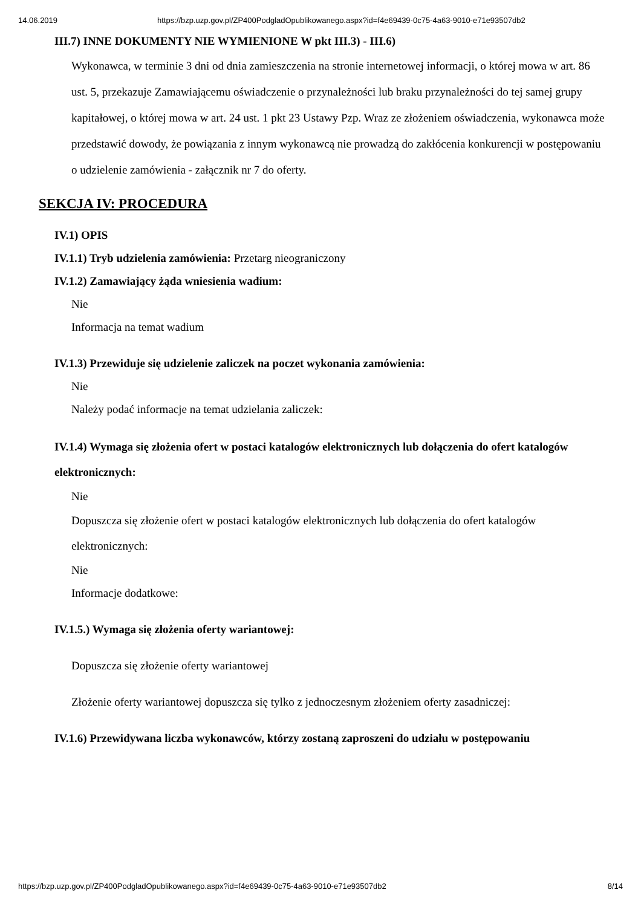14.06.2019 https://bzp.uzp.gov.pl/ZP400PodgladOpublikowanego.aspx?id=f4e69439-0c75-4a63-9010-e71e93507db2
III.7) INNE DOKUMENTY NIE WYMIENIONE W pkt III.3) - III.6)
Wykonawca, w terminie 3 dni od dnia zamieszczenia na stronie internetowej informacji, o której mowa w art. 86 ust. 5, przekazuje Zamawiającemu oświadczenie o przynależności lub braku przynależności do tej samej grupy kapitałowej, o której mowa w art. 24 ust. 1 pkt 23 Ustawy Pzp. Wraz ze złożeniem oświadczenia, wykonawca może przedstawić dowody, że powiązania z innym wykonawcą nie prowadzą do zakłócenia konkurencji w postępowaniu o udzielenie zamówienia - załącznik nr 7 do oferty.
SEKCJA IV: PROCEDURA
IV.1) OPIS
IV.1.1) Tryb udzielenia zamówienia: Przetarg nieograniczony
IV.1.2) Zamawiający żąda wniesienia wadium:
Nie
Informacja na temat wadium
IV.1.3) Przewiduje się udzielenie zaliczek na poczet wykonania zamówienia:
Nie
Należy podać informacje na temat udzielania zaliczek:
IV.1.4) Wymaga się złożenia ofert w postaci katalogów elektronicznych lub dołączenia do ofert katalogów elektronicznych:
Nie
Dopuszcza się złożenie ofert w postaci katalogów elektronicznych lub dołączenia do ofert katalogów elektronicznych:
Nie
Informacje dodatkowe:
IV.1.5.) Wymaga się złożenia oferty wariantowej:
Dopuszcza się złożenie oferty wariantowej
Złożenie oferty wariantowej dopuszcza się tylko z jednoczesnym złożeniem oferty zasadniczej:
IV.1.6) Przewidywana liczba wykonawców, którzy zostaną zaproszeni do udziału w postępowaniu
https://bzp.uzp.gov.pl/ZP400PodgladOpublikowanego.aspx?id=f4e69439-0c75-4a63-9010-e71e93507db2 8/14